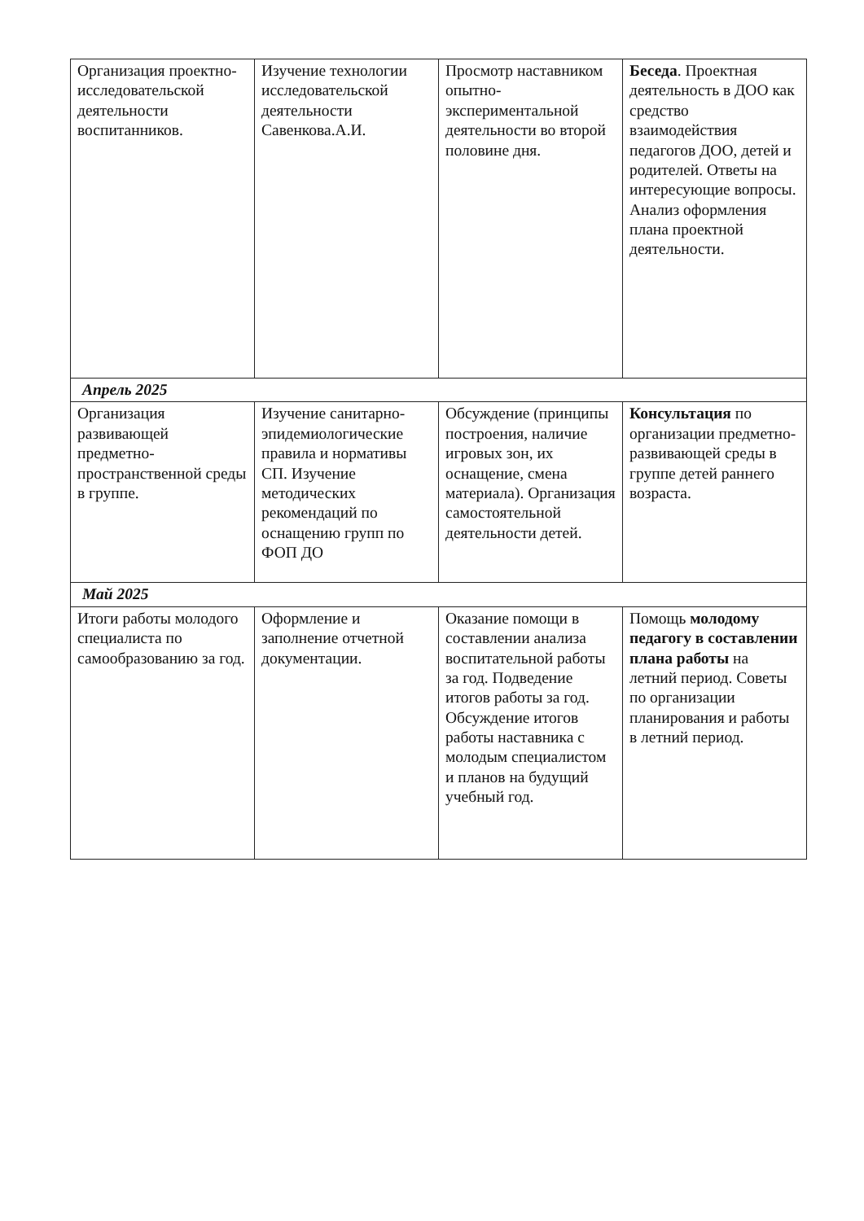| Организация проектно-исследовательской деятельности воспитанников. | Изучение технологии исследовательской деятельности Савенкова.А.И. | Просмотр наставником опытно-экспериментальной деятельности во второй половине дня. | Беседа . Проектная деятельность в ДОО как средство взаимодействия педагогов ДОО, детей и родителей. Ответы на интересующие вопросы. Анализ оформления плана проектной деятельности. |
| Апрель 2025 | | | |
| Организация развивающей предметно-пространственной среды в группе. | Изучение санитарно-эпидемиологические правила и нормативы СП. Изучение методических рекомендаций по оснащению групп по ФОП ДО | Обсуждение (принципы построения, наличие игровых зон, их оснащение, смена материала). Организация самостоятельной деятельности детей. | Консультация по организации предметно-развивающей среды в группе детей раннего возраста. |
| Май 2025 | | | |
| Итоги работы молодого специалиста по самообразованию за год. | Оформление и заполнение отчетной документации. | Оказание помощи в составлении анализа воспитательной работы за год. Подведение итогов работы за год. Обсуждение итогов работы наставника с молодым специалистом и планов на будущий учебный год. | Помощь молодому педагогу в составлении плана работы на летний период. Советы по организации планирования и работы в летний период. |